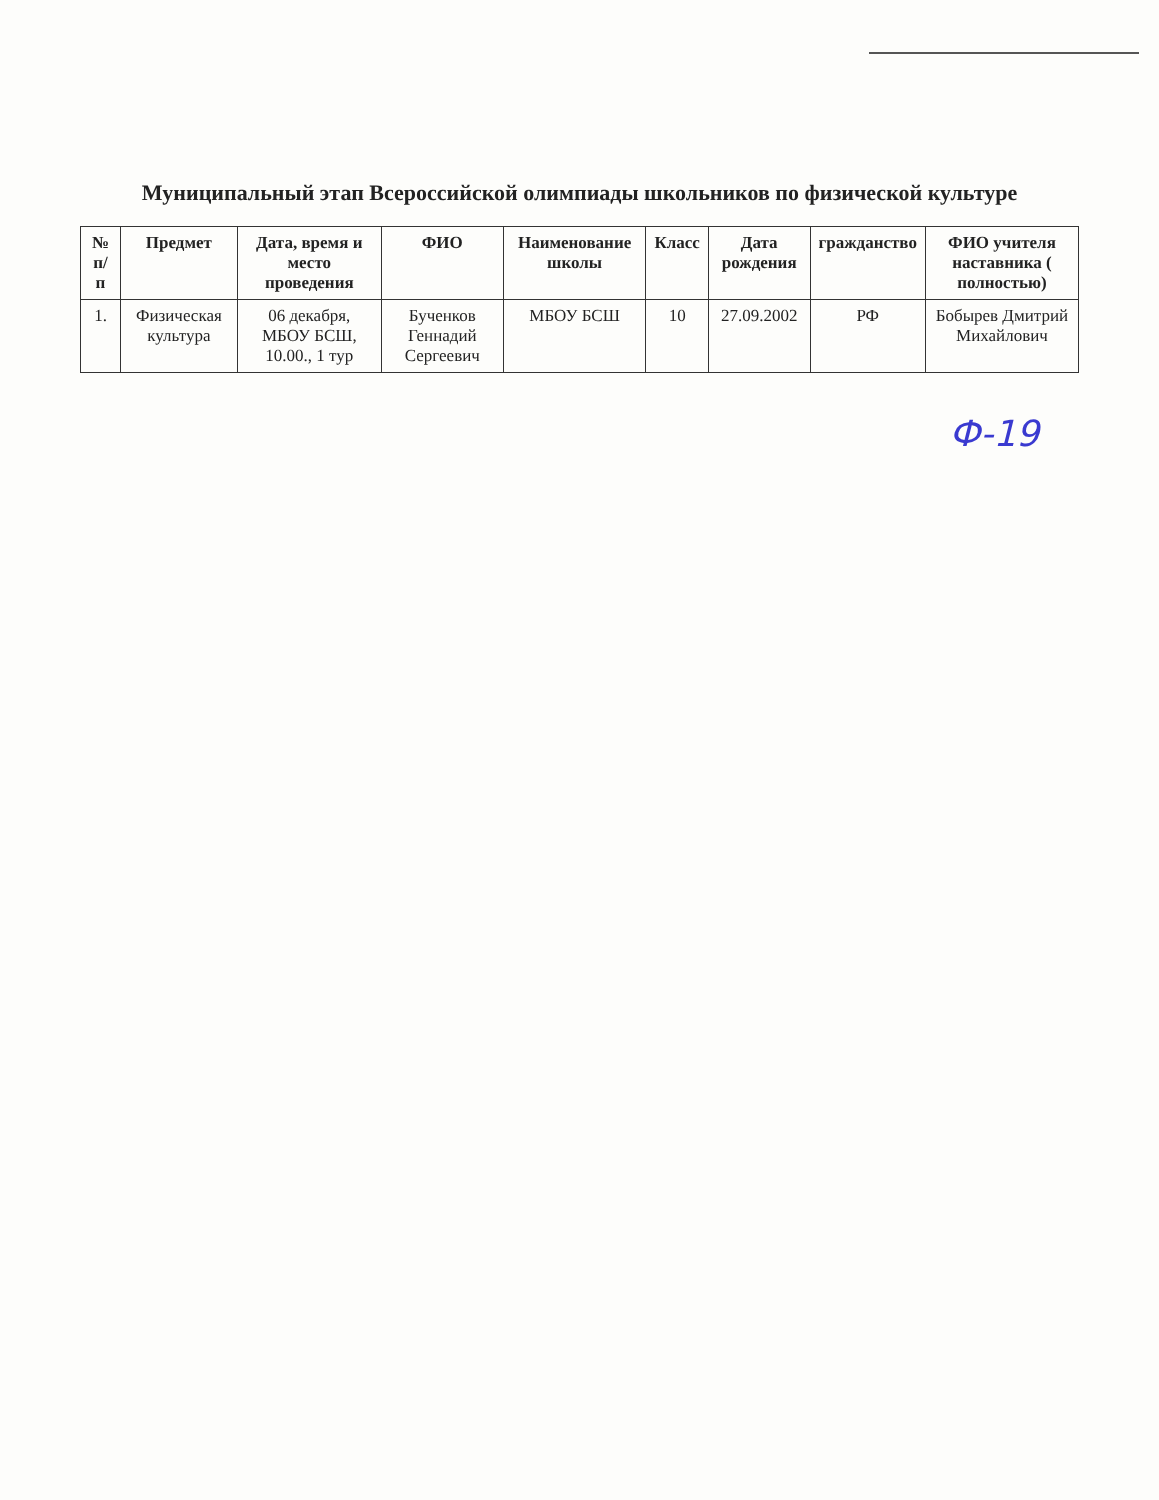Муниципальный этап Всероссийской олимпиады школьников по физической культуре
| № п/п | Предмет | Дата, время и место проведения | ФИО | Наименование школы | Класс | Дата рождения | гражданство | ФИО учителя наставника ( полностью) |
| --- | --- | --- | --- | --- | --- | --- | --- | --- |
| 1. | Физическая культура | 06 декабря, МБОУ БСШ, 10.00., 1 тур | Бученков Геннадий Сергеевич | МБОУ БСШ | 10 | 27.09.2002 | РФ | Бобырев Дмитрий Михайлович |
Ф-19